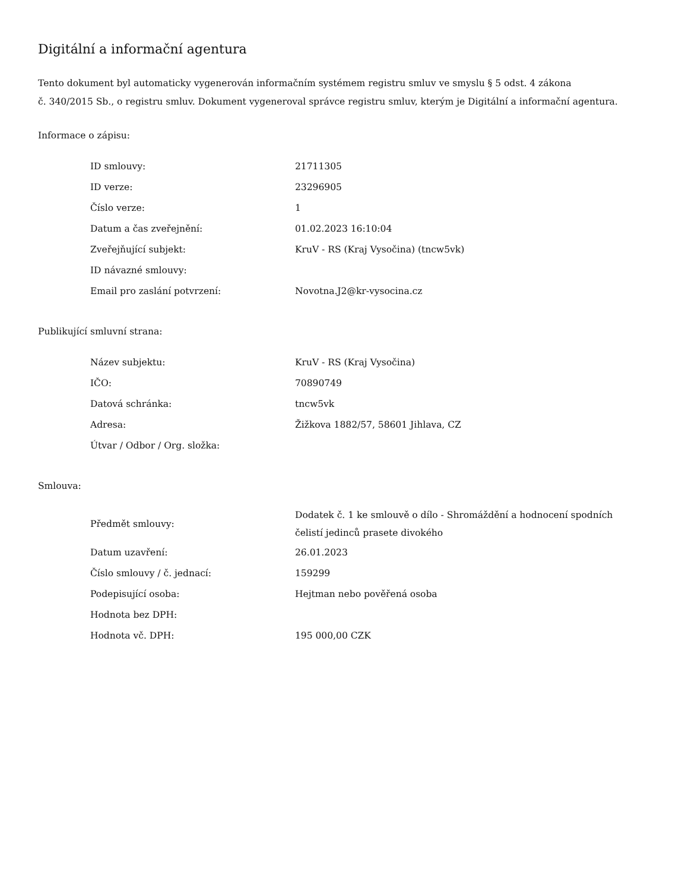Digitální a informační agentura
Tento dokument byl automaticky vygenerován informačním systémem registru smluv ve smyslu § 5 odst. 4 zákona
č. 340/2015 Sb., o registru smluv. Dokument vygeneroval správce registru smluv, kterým je Digitální a informační agentura.
Informace o zápisu:
| ID smlouvy: | 21711305 |
| ID verze: | 23296905 |
| Číslo verze: | 1 |
| Datum a čas zveřejnění: | 01.02.2023 16:10:04 |
| Zveřejňující subjekt: | KruV - RS (Kraj Vysočina) (tncw5vk) |
| ID návazné smlouvy: | |
| Email pro zaslání potvrzení: | Novotna.J2@kr-vysocina.cz |
Publikující smluvní strana:
| Název subjektu: | KruV - RS (Kraj Vysočina) |
| IČO: | 70890749 |
| Datová schránka: | tncw5vk |
| Adresa: | Žižkova 1882/57, 58601 Jihlava, CZ |
| Útvar / Odbor / Org. složka: | |
Smlouva:
| Předmět smlouvy: | Dodatek č. 1 ke smlouvě o dílo - Shromáždění a hodnocení spodních čelistí jedinců prasete divokého |
| Datum uzavření: | 26.01.2023 |
| Číslo smlouvy / č. jednací: | 159299 |
| Podepisující osoba: | Hejtman nebo pověřená osoba |
| Hodnota bez DPH: | |
| Hodnota vč. DPH: | 195 000,00 CZK |